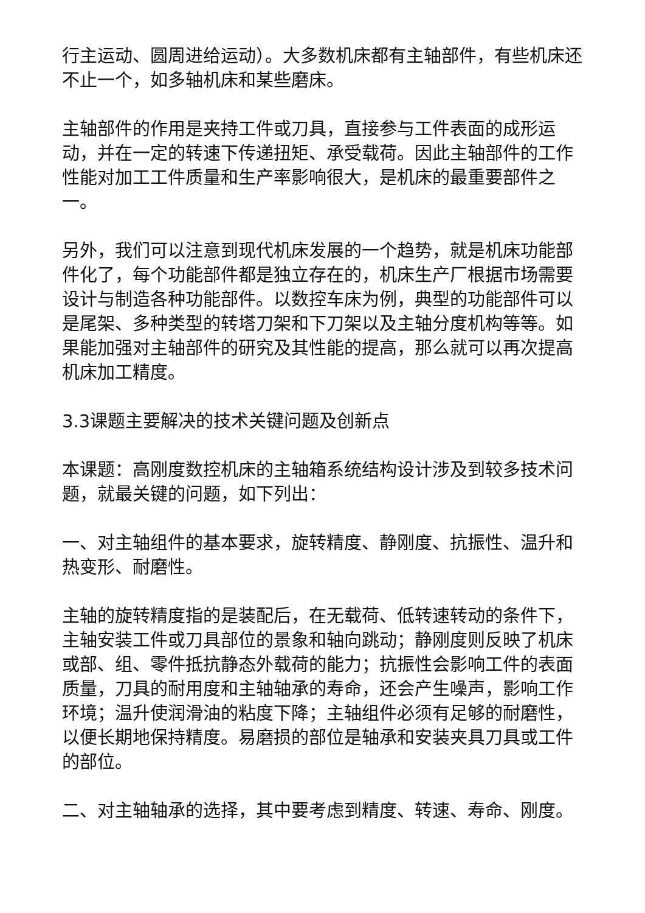行主运动、圆周进给运动）。大多数机床都有主轴部件，有些机床还不止一个，如多轴机床和某些磨床。
主轴部件的作用是夹持工件或刀具，直接参与工件表面的成形运动，并在一定的转速下传递扭矩、承受载荷。因此主轴部件的工作性能对加工工件质量和生产率影响很大，是机床的最重要部件之一。
另外，我们可以注意到现代机床发展的一个趋势，就是机床功能部件化了，每个功能部件都是独立存在的，机床生产厂根据市场需要设计与制造各种功能部件。以数控车床为例，典型的功能部件可以是尾架、多种类型的转塔刀架和下刀架以及主轴分度机构等等。如果能加强对主轴部件的研究及其性能的提高，那么就可以再次提高机床加工精度。
3.3课题主要解决的技术关键问题及创新点
本课题：高刚度数控机床的主轴箱系统结构设计涉及到较多技术问题，就最关键的问题，如下列出：
一、对主轴组件的基本要求，旋转精度、静刚度、抗振性、温升和热变形、耐磨性。
主轴的旋转精度指的是装配后，在无载荷、低转速转动的条件下，主轴安装工件或刀具部位的景象和轴向跳动；静刚度则反映了机床或部、组、零件抵抗静态外载荷的能力；抗振性会影响工件的表面质量，刀具的耐用度和主轴轴承的寿命，还会产生噪声，影响工作环境；温升使润滑油的粘度下降；主轴组件必须有足够的耐磨性，以便长期地保持精度。易磨损的部位是轴承和安装夹具刀具或工件的部位。
二、对主轴轴承的选择，其中要考虑到精度、转速、寿命、刚度。